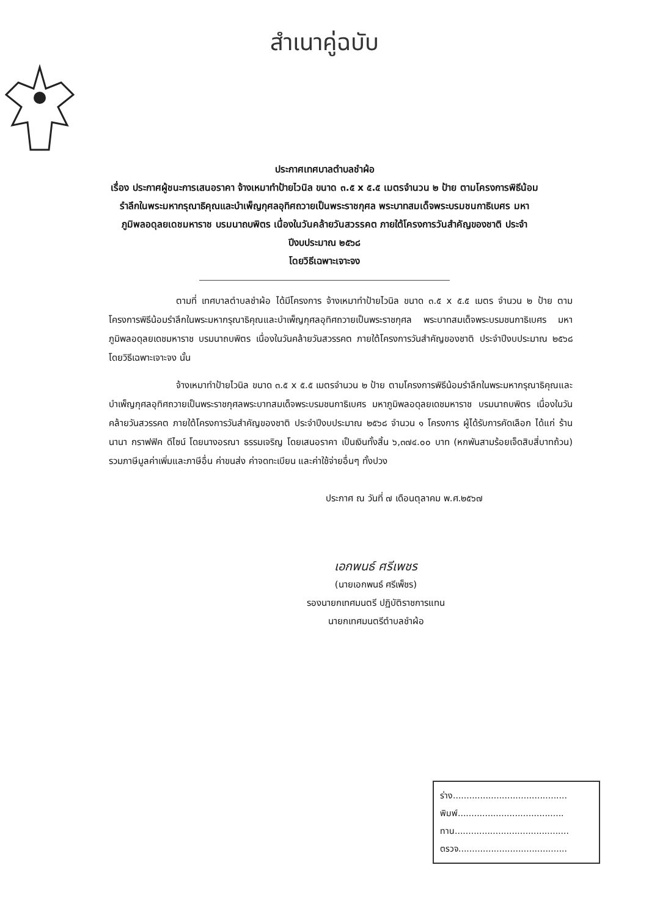สำเนาคู่ฉบับ
ประกาศเทศบาลตำบลชำผ้อ
เรื่อง ประกาศผู้ชนะการเสนอราคา จ้างเหมาทำป้ายไวนิล ขนาด ๓.๕ x ๕.๕ เมตรจำนวน ๒ ป้าย ตามโครงการพิธีน้อมรำลึกในพระมหากรุณาธิคุณและบำเพ็ญกุศลอุทิศถวายเป็นพระราชกุศล พระบาทสมเด็จพระบรมชนกาธิเบศร มหาภูมิพลอดุลยเดชมหาราช บรมนาถบพิตร เนื่องในวันคล้ายวันสวรรคต ภายใต้โครงการวันสำคัญของชาติ ประจำปีงบประมาณ ๒๕๖๘
โดยวิธีเฉพาะเจาะจง
ตามที่ เทศบาลตำบลชำผ้อ ได้มีโครงการ จ้างเหมาทำป้ายไวนิล ขนาด ๓.๕ x ๕.๕ เมตร จำนวน ๒ ป้าย ตามโครงการพิธีน้อมรำลึกในพระมหากรุณาธิคุณและบำเพ็ญกุศลอุทิศถวายเป็นพระราชกุศล พระบาทสมเด็จพระบรมชนกาธิเบศร มหาภูมิพลอดุลยเดชมหาราช บรมนาถบพิตร เนื่องในวันคล้ายวันสวรรคต ภายใต้โครงการวันสำคัญของชาติ ประจำปีงบประมาณ ๒๕๖๘ โดยวิธีเฉพาะเจาะจง นั้น
จ้างเหมาทำป้ายไวนิล ขนาด ๓.๕ x ๕.๕ เมตรจำนวน ๒ ป้าย ตามโครงการพิธีน้อมรำลึกในพระมหากรุณาธิคุณและบำเพ็ญกุศลอุทิศถวายเป็นพระราชกุศลพระบาทสมเด็จพระบรมชนกาธิเบศร มหาภูมิพลอดุลยเดชมหาราช บรมนาถบพิตร เนื่องในวันคล้ายวันสวรรคต ภายใต้โครงการวันสำคัญของชาติ ประจำปีงบประมาณ ๒๕๖๘ จำนวน ๑ โครงการ ผู้ได้รับการคัดเลือก ได้แก่ ร้านนานา กราฟฟิค ดีไซน์ โดยนางอรณา ธรรมเจริญ โดยเสนอราคา เป็นเงินทั้งสิ้น ๖,๓๗๔.๐๐ บาท (หกพันสามร้อยเจ็ดสิบสี่บาทถ้วน) รวมภาษีมูลค่าเพิ่มและภาษีอื่น ค่าขนส่ง ค่าจดทะเบียน และค่าใช้จ่ายอื่นๆ ทั้งปวง
ประกาศ ณ วันที่ ๗ เดือนตุลาคม พ.ศ.๒๕๖๗
เอกพนธ์ ศรีเพชร
(นายเอกพนธ์ ศรีเพ็ชร)
รองนายกเทศมนตรี ปฏิบัติราชการแทน
นายกเทศมนตรีตำบลชำผ้อ
ร่าง..........................................
พิมพ์.......................................
ทาน..........................................
ตรวจ........................................